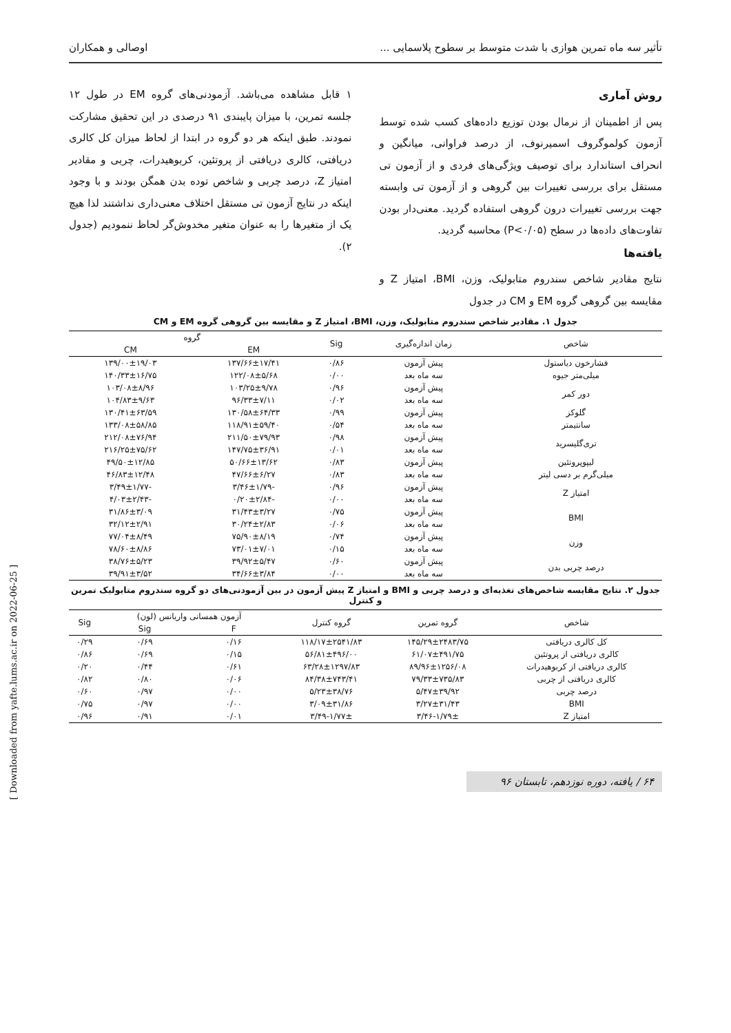تأثیر سه ماه تمرین هوازی با شدت متوسط بر سطوح پلاسمایی ... اوصالی و همکاران
روش آماری
پس از اطمینان از نرمال بودن توزیع داده‌های کسب شده توسط آزمون کولموگروف اسمیرنوف، از درصد فراوانی، میانگین و انحراف استاندارد برای توصیف ویژگی‌های فردی و از آزمون تی مستقل برای بررسی تغییرات بین گروهی و از آزمون تی وابسته جهت بررسی تغییرات درون گروهی استفاده گردید. معنی‌دار بودن تفاوت‌های داده‌ها در سطح (P<۰/۰۵) محاسبه گردید.
یافته‌ها
نتایج مقادیر شاخص سندروم متابولیک، وزن، BMI، امتیاز Z و مقایسه بین گروهی گروه EM و CM در جدول
۱ قابل مشاهده می‌باشد. آزمودنی‌های گروه EM در طول ۱۲ جلسه تمرین، با میزان پایبندی ۹۱ درصدی در این تحقیق مشارکت نمودند. طبق اینکه هر دو گروه در ابتدا از لحاظ میزان کل کالری دریافتی، کالری دریافتی از پروتئین، کربوهیدرات، چربی و مقادیر امتیاز Z، درصد چربی و شاخص توده بدن همگن بودند و با وجود اینکه در نتایج آزمون تی مستقل اختلاف معنی‌داری نداشتند لذا هیچ یک از متغیرها را به عنوان متغیر مخدوش‌گر لحاظ ننمودیم (جدول ۲).
جدول ۱. مقادیر شاخص سندروم متابولیک، وزن، BMI، امتیاز Z و مقایسه بین گروهی گروه EM و CM
| شاخص | زمان اندازه‌گیری | Sig | گروه | |
| --- | --- | --- | --- | --- |
| | | | EM | CM |
| فشارخون دیاستول | پیش آزمون | ۰/۸۶ | ۱۳۷/۶۶±۱۷/۴۱ | ۱۳۹/۰۰±۱۹/۰۳ |
| میلی‌متر جیوه | سه ماه بعد | ۰/۰۰ | ۱۲۲/۰۸±۵/۶۸ | ۱۴۰/۳۳±۱۶/۷۵ |
| دور کمر | پیش آزمون | ۰/۹۶ | ۱۰۳/۲۵±۹/۷۸ | ۱۰۳/۰۸±۸/۹۶ |
| | سه ماه بعد | ۰/۰۲ | ۹۶/۳۳±۷/۱۱ | ۱۰۴/۸۳±۹/۶۳ |
| گلوکز | پیش آزمون | ۰/۹۹ | ۱۳۰/۵۸±۶۴/۳۳ | ۱۳۰/۴۱±۶۳/۵۹ |
| سانتیمتر | سه ماه بعد | ۰/۵۴ | ۱۱۸/۹۱±۵۹/۴۰ | ۱۳۳/۰۸±۵۸/۸۵ |
| تری‌گلیسرید | پیش آزمون | ۰/۹۸ | ۲۱۱/۵۰±۷۹/۹۳ | ۲۱۲/۰۸±۷۶/۹۴ |
| | سه ماه بعد | ۰/۰۱ | ۱۴۷/۷۵±۳۶/۹۱ | ۲۱۶/۲۵±۷۵/۶۲ |
| لیپوپروتئین | پیش آزمون | ۰/۸۳ | ۵۰/۶۶±۱۳/۶۲ | ۴۹/۵۰±۱۲/۸۵ |
| میلی‌گرم بر دسی لیتر | سه ماه بعد | ۰/۸۳ | ۴۷/۶۶±۶/۲۷ | ۴۶/۸۳±۱۲/۴۸ |
| امتیاز Z | پیش آزمون | ۰/۹۶ | -۳/۴۶±۱/۷۹ | -۳/۴۹±۱/۷۷ |
| | سه ماه بعد | ۰/۰۰ | -۰/۲۰±۲/۸۴ | -۴/۰۳±۲/۴۳ |
| BMI | پیش آزمون | ۰/۷۵ | ۳۱/۴۳±۳/۲۷ | ۳۱/۸۶±۳/۰۹ |
| | سه ماه بعد | ۰/۰۶ | ۳۰/۲۴±۲/۸۳ | ۳۲/۱۲±۲/۹۱ |
| وزن | پیش آزمون | ۰/۷۴ | ۷۵/۹۰±۸/۱۹ | ۷۷/۰۴±۸/۴۹ |
| | سه ماه بعد | ۰/۱۵ | ۷۳/۰۱±۷/۰۱ | ۷۸/۶۰±۸/۸۶ |
| درصد چربی بدن | پیش آزمون | ۰/۶۰ | ۳۹/۹۲±۵/۴۷ | ۳۸/۷۶±۵/۲۳ |
| | سه ماه بعد | ۰/۰۰ | ۳۴/۶۶±۳/۸۴ | ۳۹/۹۱±۳/۵۲ |
جدول ۲. نتایج مقایسه شاخص‌های تغذیه‌ای و درصد چربی و BMI و امتیاز Z پیش آزمون در بین آزمودنی‌های دو گروه سندروم متابولیک تمرین و کنترل
| شاخص | گروه تمرین | گروه کنترل | آزمون همسانی واریانس (لون) | | Sig |
| --- | --- | --- | --- | --- | --- |
| | | | F | Sig | |
| کل کالری دریافتی | ۱۴۵/۲۹±۲۴۸۳/۷۵ | ۱۱۸/۱۷±۲۵۴۱/۸۳ | ۰/۱۶ | ۰/۶۹ | ۰/۲۹ |
| کالری دریافتی از پروتئین | ۶۱/۰۷±۴۹۱/۷۵ | ۵۶/۸۱±۴۹۶/۰۰ | ۰/۱۵ | ۰/۶۹ | ۰/۸۶ |
| کالری دریافتی از کربوهیدرات | ۸۹/۹۶±۱۲۵۶/۰۸ | ۶۳/۲۸±۱۲۹۷/۸۳ | ۰/۶۱ | ۰/۴۴ | ۰/۲۰ |
| کالری دریافتی از چربی | ۷۹/۳۳±۷۳۵/۸۳ | ۸۴/۳۸±۷۴۳/۴۱ | ۰/۰۶ | ۰/۸۰ | ۰/۸۲ |
| درصد چربی | ۵/۴۷±۳۹/۹۲ | ۵/۲۳±۳۸/۷۶ | ۰/۰۰ | ۰/۹۷ | ۰/۶۰ |
| BMI | ۳/۲۷±۳۱/۴۳ | ۳/۰۹±۳۱/۸۶ | ۰/۰۰ | ۰/۹۷ | ۰/۷۵ |
| امتیاز Z | ۱/۷۹±-۳/۴۶ | ۱/۷۷±-۳/۴۹ | ۰/۰۱ | ۰/۹۱ | ۰/۹۶ |
۶۴ / یافته، دوره نوزدهم، تابستان ۹۶
[ Downloaded from yafte.lums.ac.ir on 2022-06-25 ]